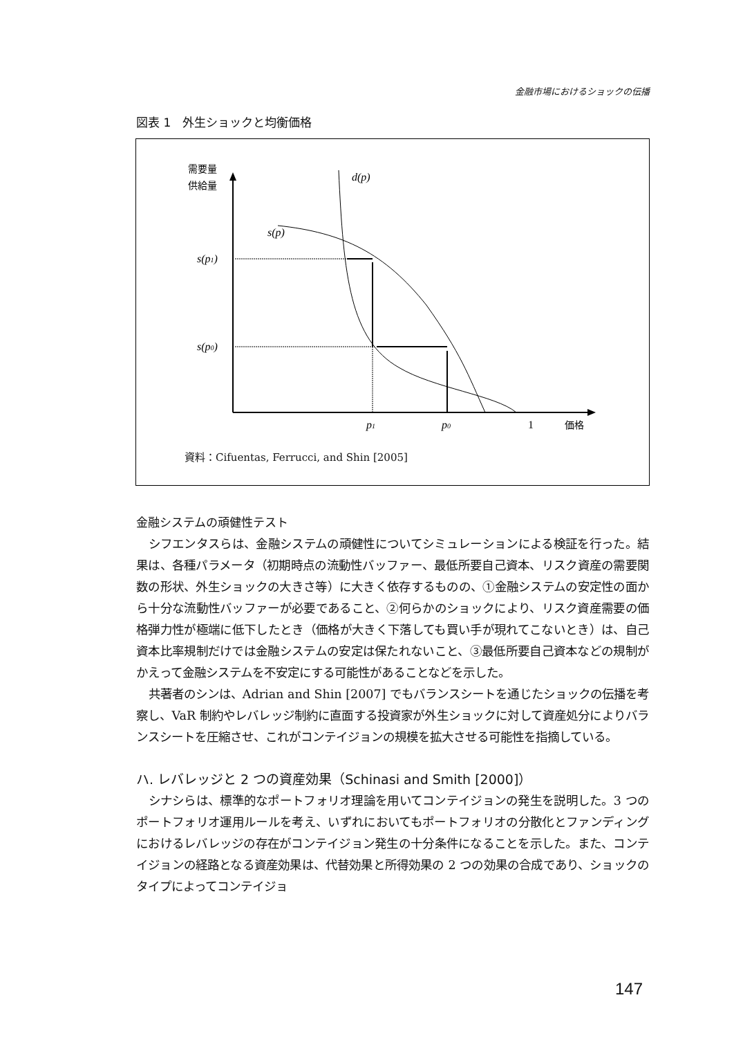金融市場におけるショックの伝播
図表 1　外生ショックと均衡価格
需要量
供給量
d(p)
s(p)
s(p1)
s(p0)
p1
p0
1
価格
資料：Cifuentas, Ferrucci, and Shin [2005]
金融システムの頑健性テスト
シフエンタスらは、金融システムの頑健性についてシミュレーションによる検証を行った。結果は、各種パラメータ（初期時点の流動性バッファー、最低所要自己資本、リスク資産の需要関数の形状、外生ショックの大きさ等）に大きく依存するものの、①金融システムの安定性の面から十分な流動性バッファーが必要であること、②何らかのショックにより、リスク資産需要の価格弾力性が極端に低下したとき（価格が大きく下落しても買い手が現れてこないとき）は、自己資本比率規制だけでは金融システムの安定は保たれないこと、③最低所要自己資本などの規制がかえって金融システムを不安定にする可能性があることなどを示した。
共著者のシンは、Adrian and Shin [2007] でもバランスシートを通じたショックの伝播を考察し、VaR 制約やレバレッジ制約に直面する投資家が外生ショックに対して資産処分によりバランスシートを圧縮させ、これがコンテイジョンの規模を拡大させる可能性を指摘している。
ハ. レバレッジと 2 つの資産効果（Schinasi and Smith [2000]）
シナシらは、標準的なポートフォリオ理論を用いてコンテイジョンの発生を説明した。3 つのポートフォリオ運用ルールを考え、いずれにおいてもポートフォリオの分散化とファンディングにおけるレバレッジの存在がコンテイジョン発生の十分条件になることを示した。また、コンテイジョンの経路となる資産効果は、代替効果と所得効果の 2 つの効果の合成であり、ショックのタイプによってコンテイジョ
147